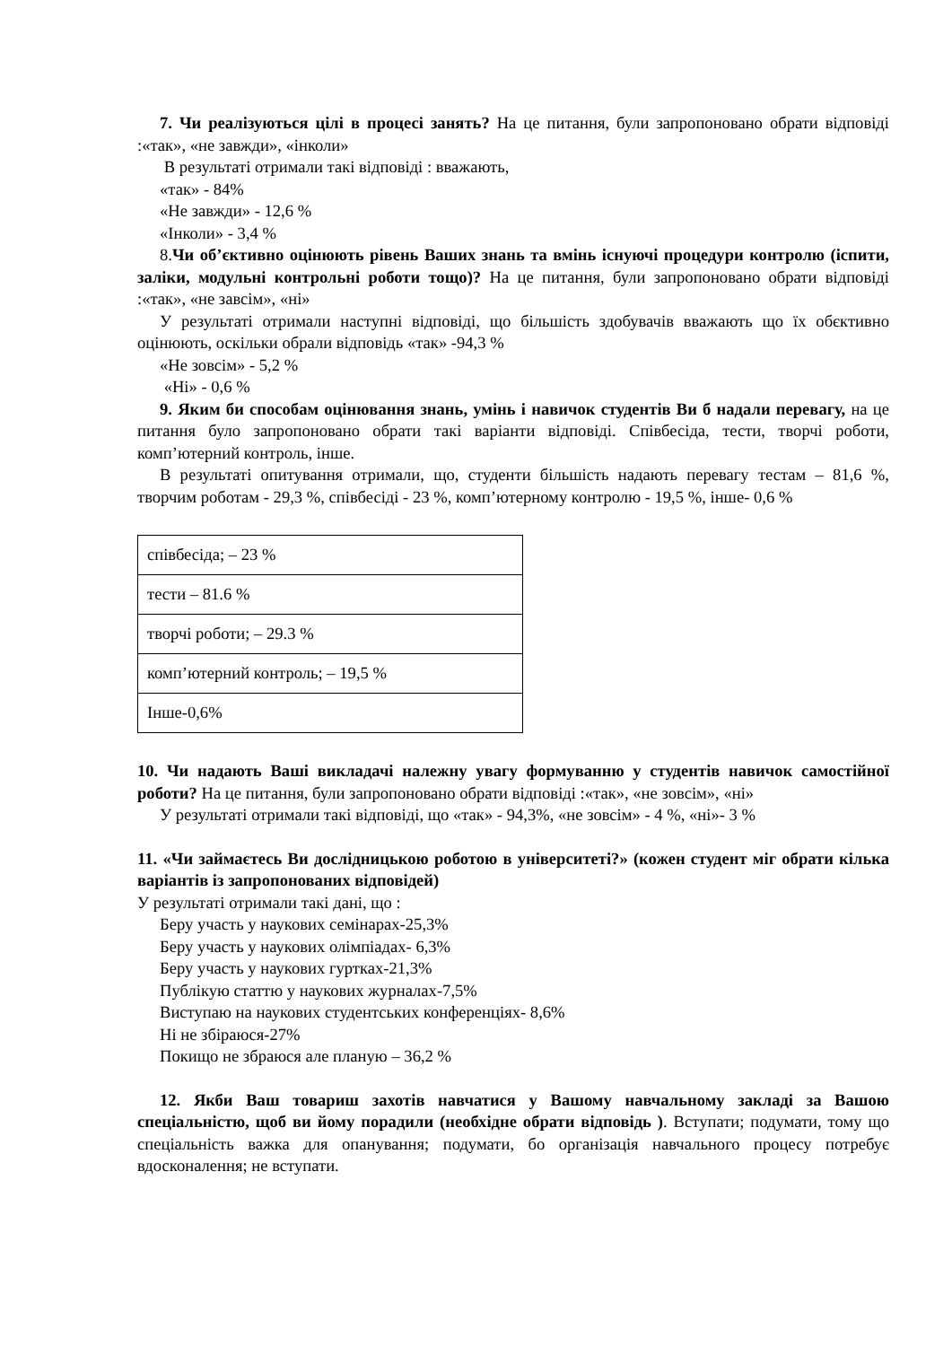7. Чи реалізуються цілі в процесі занять? На це питання, були запропоновано обрати відповіді :«так», «не завжди», «інколи»
В результаті отримали такі відповіді : вважають,
«так» - 84%
«Не завжди» - 12,6 %
«Інколи» - 3,4 %
8.Чи об’єктивно оцінюють рівень Ваших знань та вмінь існуючі процедури контролю (іспити, заліки, модульні контрольні роботи тощо)? На це питання, були запропоновано обрати відповіді :«так», «не завсім», «ні»
У результаті отримали наступні відповіді, що більшість здобувачів вважають що їх обєктивно оцінюють, оскільки обрали відповідь «так» -94,3 %
«Не зовсім» - 5,2 %
«Ні» - 0,6 %
9. Яким би способам оцінювання знань, умінь і навичок студентів Ви б надали перевагу, на це питання було запропоновано обрати такі варіанти відповіді. Співбесіда, тести, творчі роботи, комп’ютерний контроль, інше.
В результаті опитування отримали, що, студенти більшість надають перевагу тестам – 81,6 %, творчим роботам - 29,3 %, співбесіді - 23 %, комп’ютерному контролю - 19,5 %, інше- 0,6 %
| співбесіда; – 23 % |
| тести – 81.6 % |
| творчі роботи; – 29.3 % |
| комп’ютерний контроль; – 19,5 % |
| Інше-0,6% |
10. Чи надають Ваші викладачі належну увагу формуванню у студентів навичок самостійної роботи? На це питання, були запропоновано обрати відповіді :«так», «не зовсім», «ні»
У результаті отримали такі відповіді, що «так» - 94,3%, «не зовсім» - 4 %, «ні»- 3 %
11. «Чи займаєтесь Ви дослідницькою роботою в університеті?» (кожен студент міг обрати кілька варіантів із запропонованих відповідей)
У результаті отримали такі дані, що :
Беру участь у наукових семінарах-25,3%
Беру участь у наукових олімпіадах- 6,3%
Беру участь у наукових гуртках-21,3%
Публікую статтю у наукових журналах-7,5%
Виступаю на наукових студентських конференціях- 8,6%
Ні не збіраюся-27%
Покищо не збраюся але планую – 36,2 %
12. Якби Ваш товариш захотів навчатися у Вашому навчальному закладі за Вашою спеціальністю, щоб ви йому порадили (необхідне обрати відповідь ). Вступати; подумати, тому що спеціальність важка для опанування; подумати, бо організація навчального процесу потребує вдосконалення; не вступати.